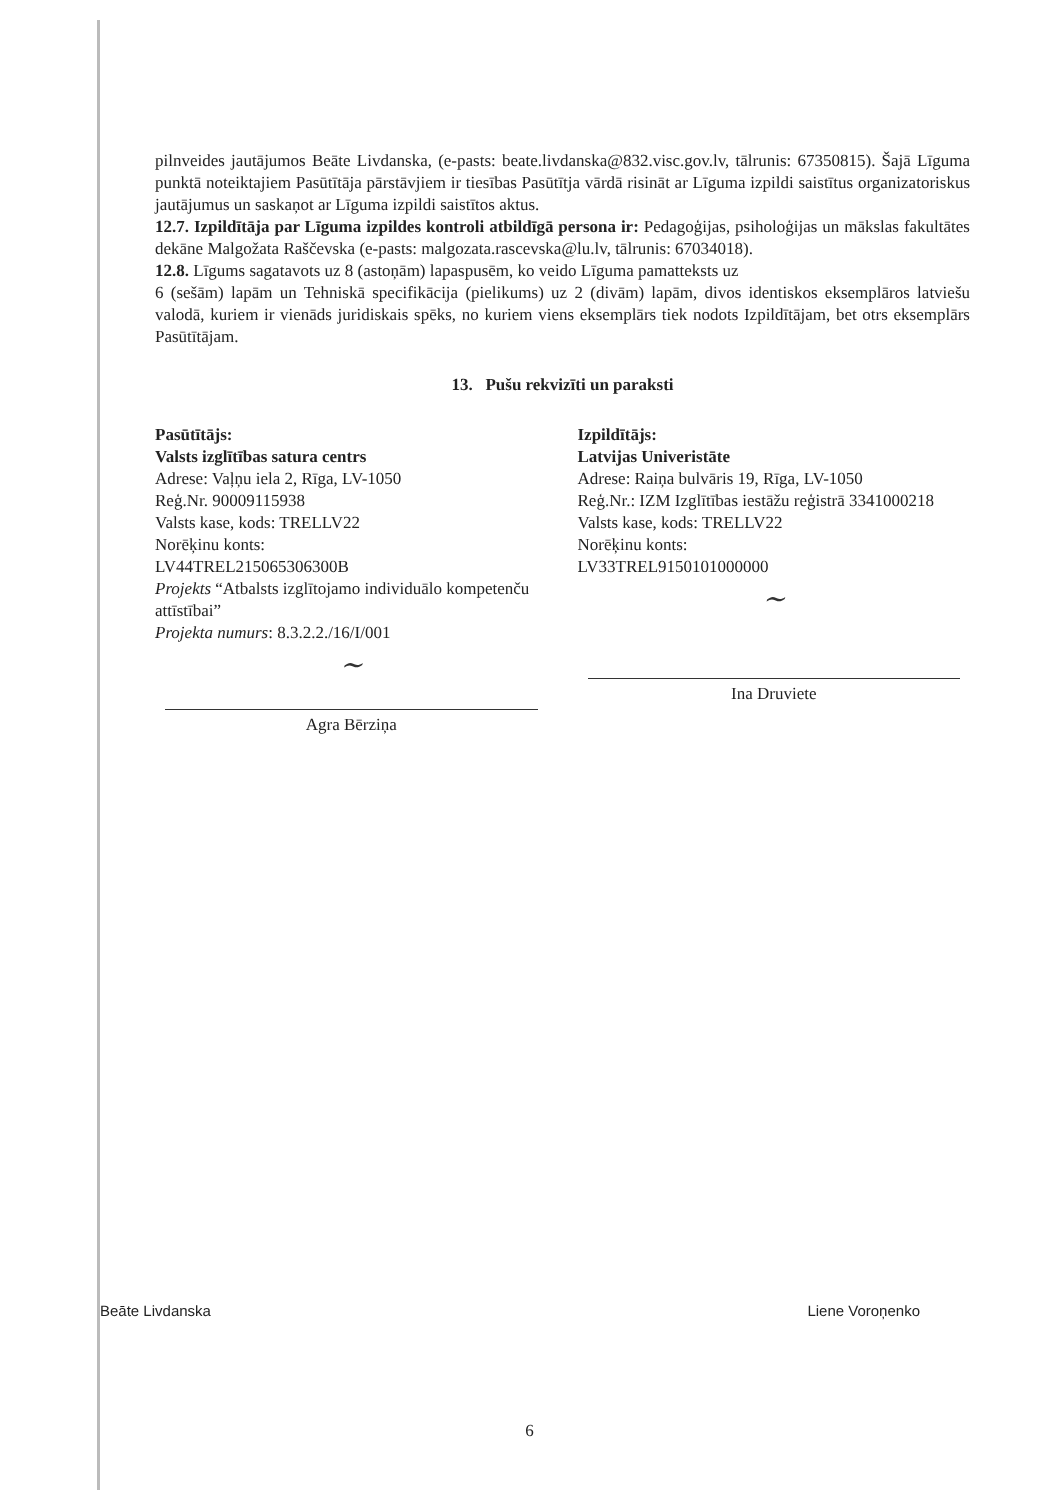pilnveides jautājumos Beāte Livdanska, (e-pasts: beate.livdanska@832.visc.gov.lv, tālrunis: 67350815). Šajā Līguma punktā noteiktajiem Pasūtītāja pārstāvjiem ir tiesības Pasūtītja vārdā risināt ar Līguma izpildi saistītus organizatoriskus jautājumus un saskaņot ar Līguma izpildi saistītos aktus.
12.7. Izpildītāja par Līguma izpildes kontroli atbildīgā persona ir: Pedagoģijas, psiholoģijas un mākslas fakultātes dekāne Malgožata Raščevska (e-pasts: malgozata.rascevska@lu.lv, tālrunis: 67034018).
12.8. Līgums sagatavots uz 8 (astoņām) lapaspusēm, ko veido Līguma pamatteksts uz
6 (sešām) lapām un Tehniskā specifikācija (pielikums) uz 2 (divām) lapām, divos identiskos eksemplāros latviešu valodā, kuriem ir vienāds juridiskais spēks, no kuriem viens eksemplārs tiek nodots Izpildītājam, bet otrs eksemplārs Pasūtītājam.
13. Pušu rekvizīti un paraksti
Pasūtītājs:
Valsts izglītības satura centrs
Adrese: Vaļņu iela 2, Rīga, LV-1050
Reģ.Nr. 90009115938
Valsts kase, kods: TRELLV22
Norēķinu konts:
LV44TREL215065306300B
Projekts “Atbalsts izglītojamo individuālo kompetenču attīstībai”
Projekta numurs: 8.3.2.2./16/I/001
~
Agra Bērziņa
Izpildītājs:
Latvijas Univeristāte
Adrese: Raiņa bulvāris 19, Rīga, LV-1050
Reģ.Nr.: IZM Izglītības iestāžu reģistrā 3341000218
Valsts kase, kods: TRELLV22
Norēķinu konts:
LV33TREL9150101000000
~
Ina Druviete
Beāte Livdanska Liene Voroņenko
6